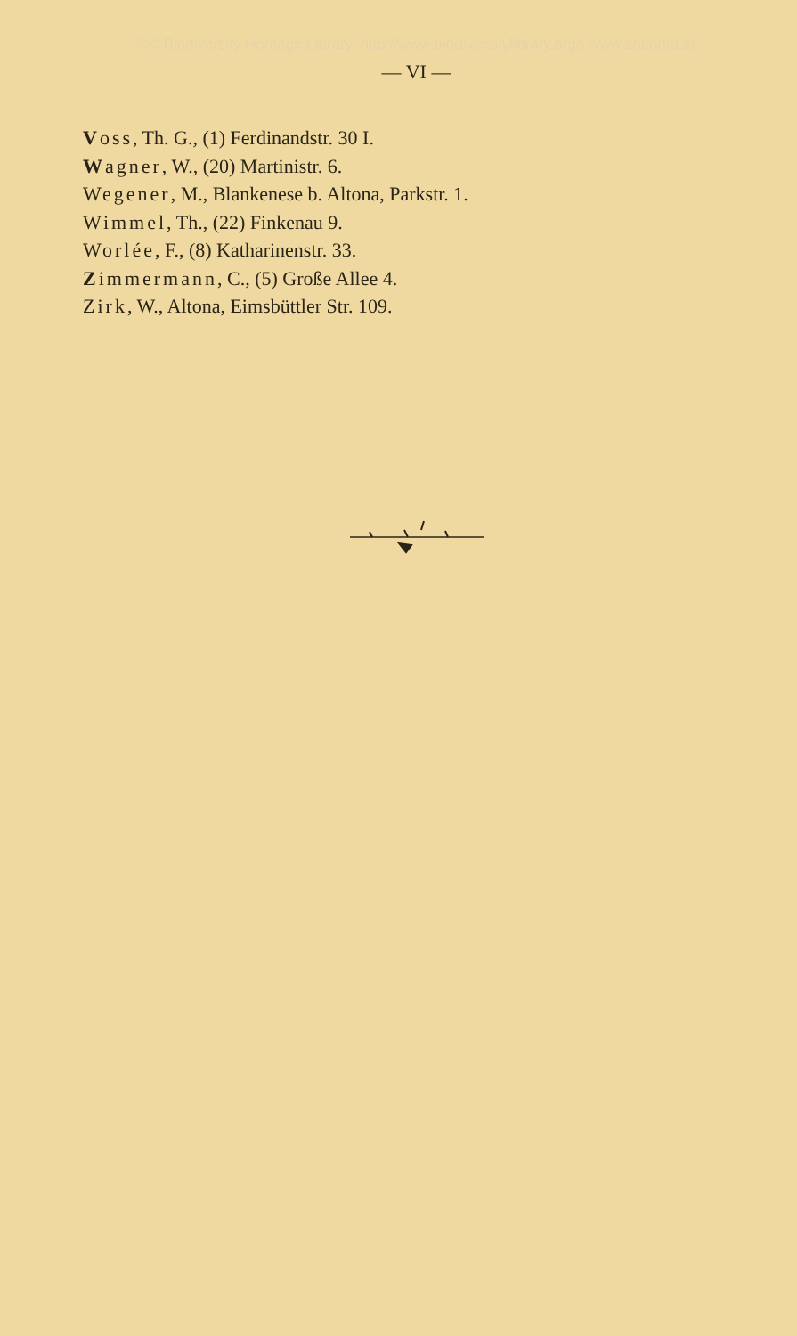©© Biodiversity Heritage Library, http://www.biodiversitylibrary.org/; www.zobodat.at
— VI —
Voss, Th. G., (1) Ferdinandstr. 30 I.
Wagner, W., (20) Martinistr. 6.
Wegener, M., Blankenese b. Altona, Parkstr. 1.
Wimmel, Th., (22) Finkenau 9.
Worlée, F., (8) Katharinenstr. 33.
Zimmermann, C., (5) Große Allee 4.
Zirk, W., Altona, Eimsbüttler Str. 109.